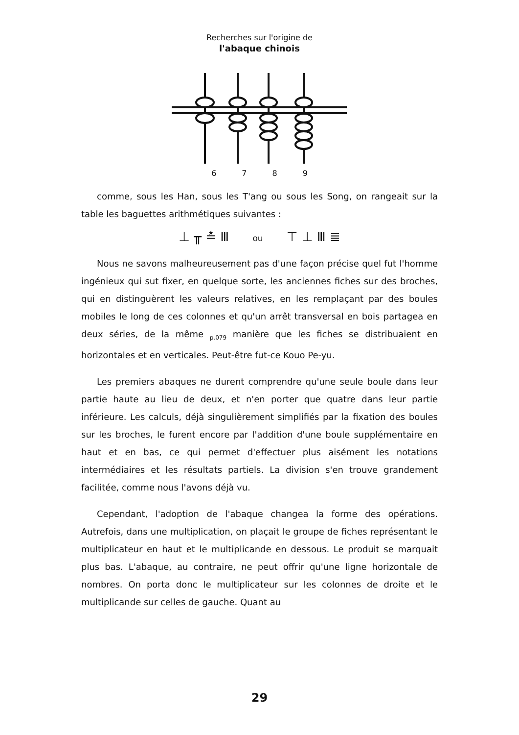Recherches sur l'origine de
l'abaque chinois
6789
comme, sous les Han, sous les T'ang ou sous les Song, on rangeait sur la table les baguettes arithmétiques suivantes :
⊥ ╥ ≛ Ⅲ ou ⊤ ⊥ Ⅲ ≣
Nous ne savons malheureusement pas d'une façon précise quel fut l'homme ingénieux qui sut fixer, en quelque sorte, les anciennes fiches sur des broches, qui en distinguèrent les valeurs relatives, en les remplaçant par des boules mobiles le long de ces colonnes et qu'un arrêt transversal en bois partagea en deux séries, de la même <sub>p.079</sub> manière que les fiches se distribuaient en horizontales et en verticales. Peut-être fut-ce Kouo Pe-yu.
Les premiers abaques ne durent comprendre qu'une seule boule dans leur partie haute au lieu de deux, et n'en porter que quatre dans leur partie inférieure. Les calculs, déjà singulièrement simplifiés par la fixation des boules sur les broches, le furent encore par l'addition d'une boule supplémentaire en haut et en bas, ce qui permet d'effectuer plus aisément les notations intermédiaires et les résultats partiels. La division s'en trouve grandement facilitée, comme nous l'avons déjà vu.
Cependant, l'adoption de l'abaque changea la forme des opérations. Autrefois, dans une multiplication, on plaçait le groupe de fiches représentant le multiplicateur en haut et le multiplicande en dessous. Le produit se marquait plus bas. L'abaque, au contraire, ne peut offrir qu'une ligne horizontale de nombres. On porta donc le multiplicateur sur les colonnes de droite et le multiplicande sur celles de gauche. Quant au
29